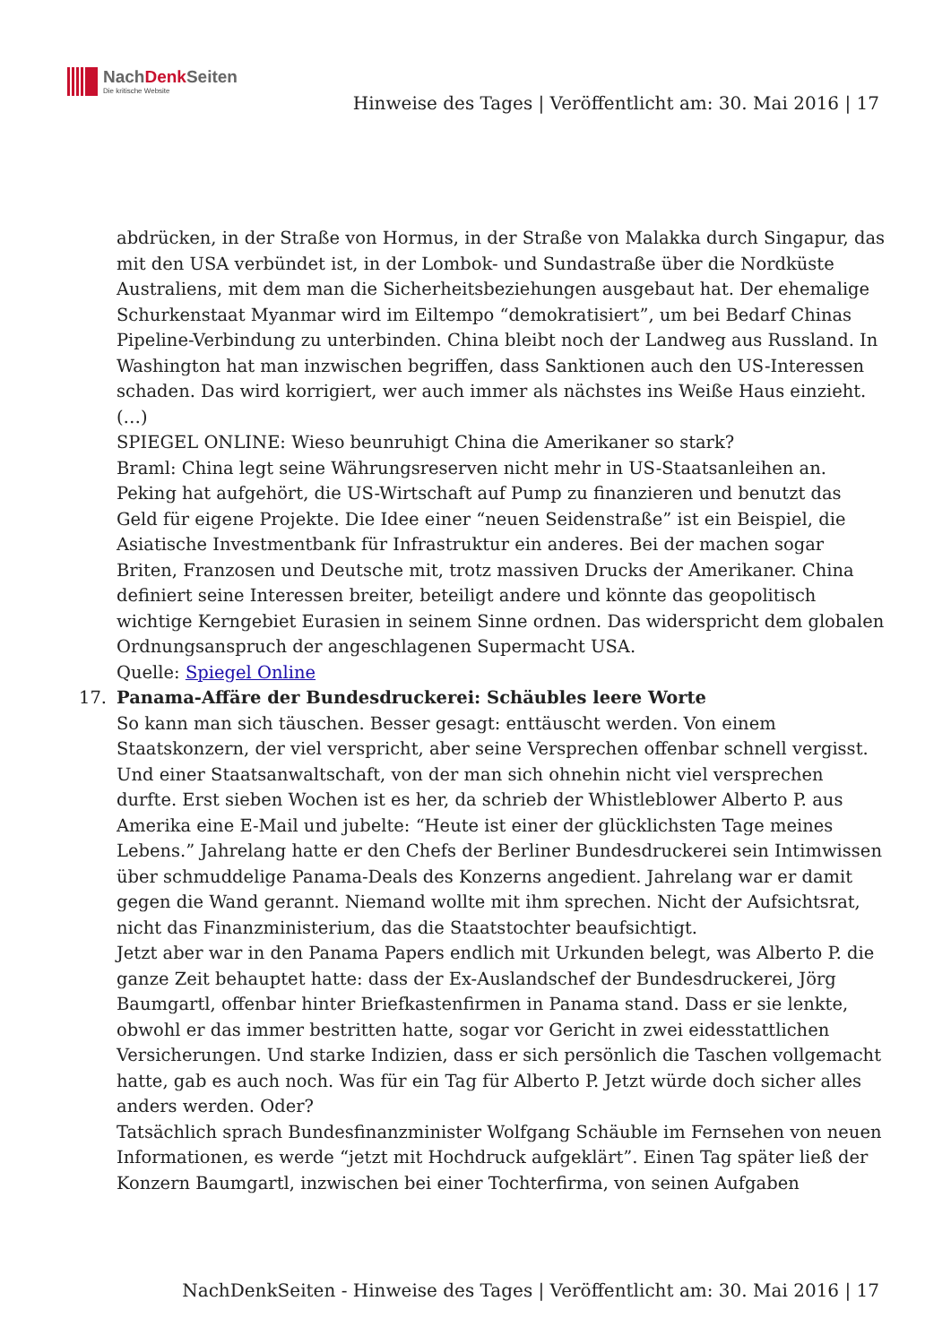NachDenk Seiten
Die kritische Website
Hinweise des Tages | Veröffentlicht am: 30. Mai 2016 | 17
abdrücken, in der Straße von Hormus, in der Straße von Malakka durch Singapur, das mit den USA verbündet ist, in der Lombok- und Sundastraße über die Nordküste Australiens, mit dem man die Sicherheitsbeziehungen ausgebaut hat. Der ehemalige Schurkenstaat Myanmar wird im Eiltempo “demokratisiert”, um bei Bedarf Chinas Pipeline-Verbindung zu unterbinden. China bleibt noch der Landweg aus Russland. In Washington hat man inzwischen begriffen, dass Sanktionen auch den US-Interessen schaden. Das wird korrigiert, wer auch immer als nächstes ins Weiße Haus einzieht.
(…)
SPIEGEL ONLINE: Wieso beunruhigt China die Amerikaner so stark?
Braml: China legt seine Währungsreserven nicht mehr in US-Staatsanleihen an. Peking hat aufgehört, die US-Wirtschaft auf Pump zu finanzieren und benutzt das Geld für eigene Projekte. Die Idee einer “neuen Seidenstraße” ist ein Beispiel, die Asiatische Investmentbank für Infrastruktur ein anderes. Bei der machen sogar Briten, Franzosen und Deutsche mit, trotz massiven Drucks der Amerikaner. China definiert seine Interessen breiter, beteiligt andere und könnte das geopolitisch wichtige Kerngebiet Eurasien in seinem Sinne ordnen. Das widerspricht dem globalen Ordnungsanspruch der angeschlagenen Supermacht USA.
Quelle: Spiegel Online
17. Panama-Affäre der Bundesdruckerei: Schäubles leere Worte
So kann man sich täuschen. Besser gesagt: enttäuscht werden. Von einem Staatskonzern, der viel verspricht, aber seine Versprechen offenbar schnell vergisst. Und einer Staatsanwaltschaft, von der man sich ohnehin nicht viel versprechen durfte. Erst sieben Wochen ist es her, da schrieb der Whistleblower Alberto P. aus Amerika eine E-Mail und jubelte: “Heute ist einer der glücklichsten Tage meines Lebens.” Jahrelang hatte er den Chefs der Berliner Bundesdruckerei sein Intimwissen über schmuddelige Panama-Deals des Konzerns angedient. Jahrelang war er damit gegen die Wand gerannt. Niemand wollte mit ihm sprechen. Nicht der Aufsichtsrat, nicht das Finanzministerium, das die Staatstochter beaufsichtigt.
Jetzt aber war in den Panama Papers endlich mit Urkunden belegt, was Alberto P. die ganze Zeit behauptet hatte: dass der Ex-Auslandschef der Bundesdruckerei, Jörg Baumgartl, offenbar hinter Briefkastenfirmen in Panama stand. Dass er sie lenkte, obwohl er das immer bestritten hatte, sogar vor Gericht in zwei eidesstattlichen Versicherungen. Und starke Indizien, dass er sich persönlich die Taschen vollgemacht hatte, gab es auch noch. Was für ein Tag für Alberto P. Jetzt würde doch sicher alles anders werden. Oder?
Tatsächlich sprach Bundesfinanzminister Wolfgang Schäuble im Fernsehen von neuen Informationen, es werde “jetzt mit Hochdruck aufgeklärt”. Einen Tag später ließ der Konzern Baumgartl, inzwischen bei einer Tochterfirma, von seinen Aufgaben
NachDenkSeiten - Hinweise des Tages | Veröffentlicht am: 30. Mai 2016 | 17